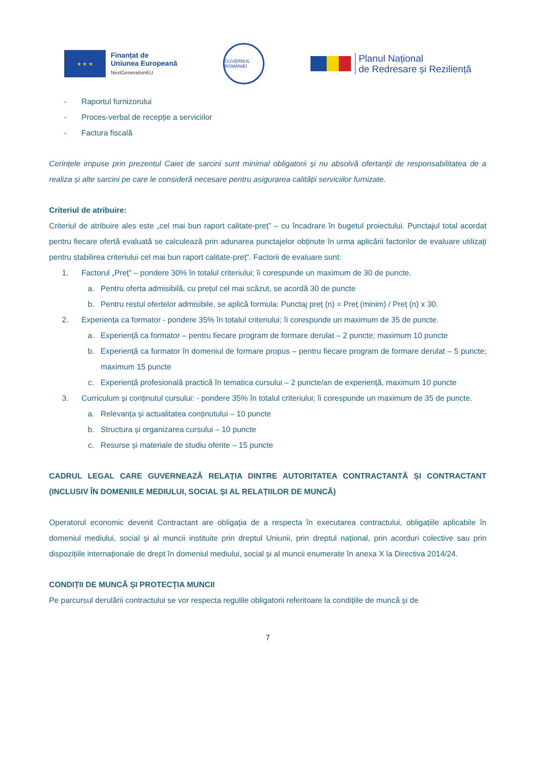★ ★ ★
Finanțat de
Uniunea Europeană
NextGenerationEU
GUVERNUL ROMÂNIEI
Planul Național
de Redresare și Reziliență
- Raportul furnizorului
- Proces-verbal de recepție a serviciilor
- Factura fiscală
Cerințele impuse prin prezentul Caiet de sarcini sunt minimal obligatorii și nu absolvă ofertanții de responsabilitatea de a realiza și alte sarcini pe care le consideră necesare pentru asigurarea calității serviciilor furnizate.
Criteriul de atribuire:
Criteriul de atribuire ales este „cel mai bun raport calitate-preț” – cu încadrare în bugetul proiectului. Punctajul total acordat pentru fiecare ofertă evaluată se calculează prin adunarea punctajelor obținute în urma aplicării factorilor de evaluare utilizați pentru stabilirea criteriului cel mai bun raport calitate-preț”. Factorii de evaluare sunt:
1. Factorul „Preț” – pondere 30% în totalul criteriului; îi corespunde un maximum de 30 de puncte.
a. Pentru oferta admisibilă, cu prețul cel mai scăzut, se acordă 30 de puncte
b. Pentru restul ofertelor admisibile, se aplică formula: Punctaj preț (n) = Preț (minim) / Preț (n) x 30.
2. Experiența ca formator - pondere 35% în totalul criteriului; îi corespunde un maximum de 35 de puncte.
a.
Experiență ca formator – pentru fiecare program de formare derulat – 2 puncte; maximum 10 puncte
b.
Experiență ca formator în domeniul de formare propus – pentru fiecare program de formare derulat – 5 puncte; maximum 15 puncte
c.
Experiență profesională practică în tematica cursului – 2 puncte/an de experiență, maximum 10 puncte
3.
Curriculum și conținutul cursului: - pondere 35% în totalul criteriului; îi corespunde un maximum de 35 de puncte.
a. Relevanța și actualitatea conținutului – 10 puncte
b. Structura și organizarea cursului – 10 puncte
c. Resurse și materiale de studiu oferite – 15 puncte
CADRUL LEGAL CARE GUVERNEAZĂ RELAȚIA DINTRE AUTORITATEA CONTRACTANTĂ ȘI CONTRACTANT (INCLUSIV ÎN DOMENIILE MEDIULUI, SOCIAL ȘI AL RELAȚIILOR DE MUNCĂ)
Operatorul economic devenit Contractant are obligația de a respecta în executarea contractului, obligațiile aplicabile în domeniul mediului, social și al muncii instituite prin dreptul Uniunii, prin dreptul național, prin acorduri colective sau prin dispozițiile internaționale de drept în domeniul mediului, social și al muncii enumerate în anexa X la Directiva 2014/24.
CONDIȚII DE MUNCĂ ȘI PROTECȚIA MUNCII
Pe parcursul derulării contractului se vor respecta regulile obligatorii referitoare la condițiile de muncă și de
7